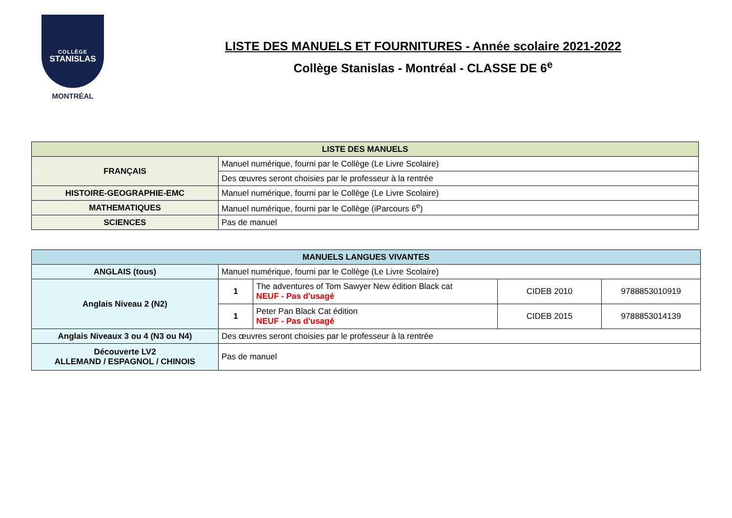COLLÈGE
STANISLAS
MONTRÉAL
LISTE DES MANUELS ET FOURNITURES - Année scolaire 2021-2022
Collège Stanislas - Montréal - CLASSE DE 6<sup>e</sup>
| LISTE DES MANUELS | |
| --- | --- |
| FRANÇAIS | Manuel numérique, fourni par le Collège (Le Livre Scolaire) |
| | Des œuvres seront choisies par le professeur à la rentrée |
| HISTOIRE-GEOGRAPHIE-EMC | Manuel numérique, fourni par le Collège (Le Livre Scolaire) |
| MATHEMATIQUES | Manuel numérique, fourni par le Collège (iParcours 6<sup>e</sup>) |
| SCIENCES | Pas de manuel |
| MANUELS LANGUES VIVANTES | | | | |
| --- | --- | --- | --- | --- |
| ANGLAIS (tous) | Manuel numérique, fourni par le Collège (Le Livre Scolaire) | | | |
| Anglais Niveau 2 (N2) | 1 | The adventures of Tom Sawyer New édition Black cat NEUF - Pas d'usagé | CIDEB 2010 | 9788853010919 |
| | 1 | Peter Pan Black Cat édition NEUF - Pas d'usagé | CIDEB 2015 | 9788853014139 |
| Anglais Niveaux 3 ou 4 (N3 ou N4) | Des œuvres seront choisies par le professeur à la rentrée | | | |
| Découverte LV2 ALLEMAND / ESPAGNOL / CHINOIS | Pas de manuel | | | |